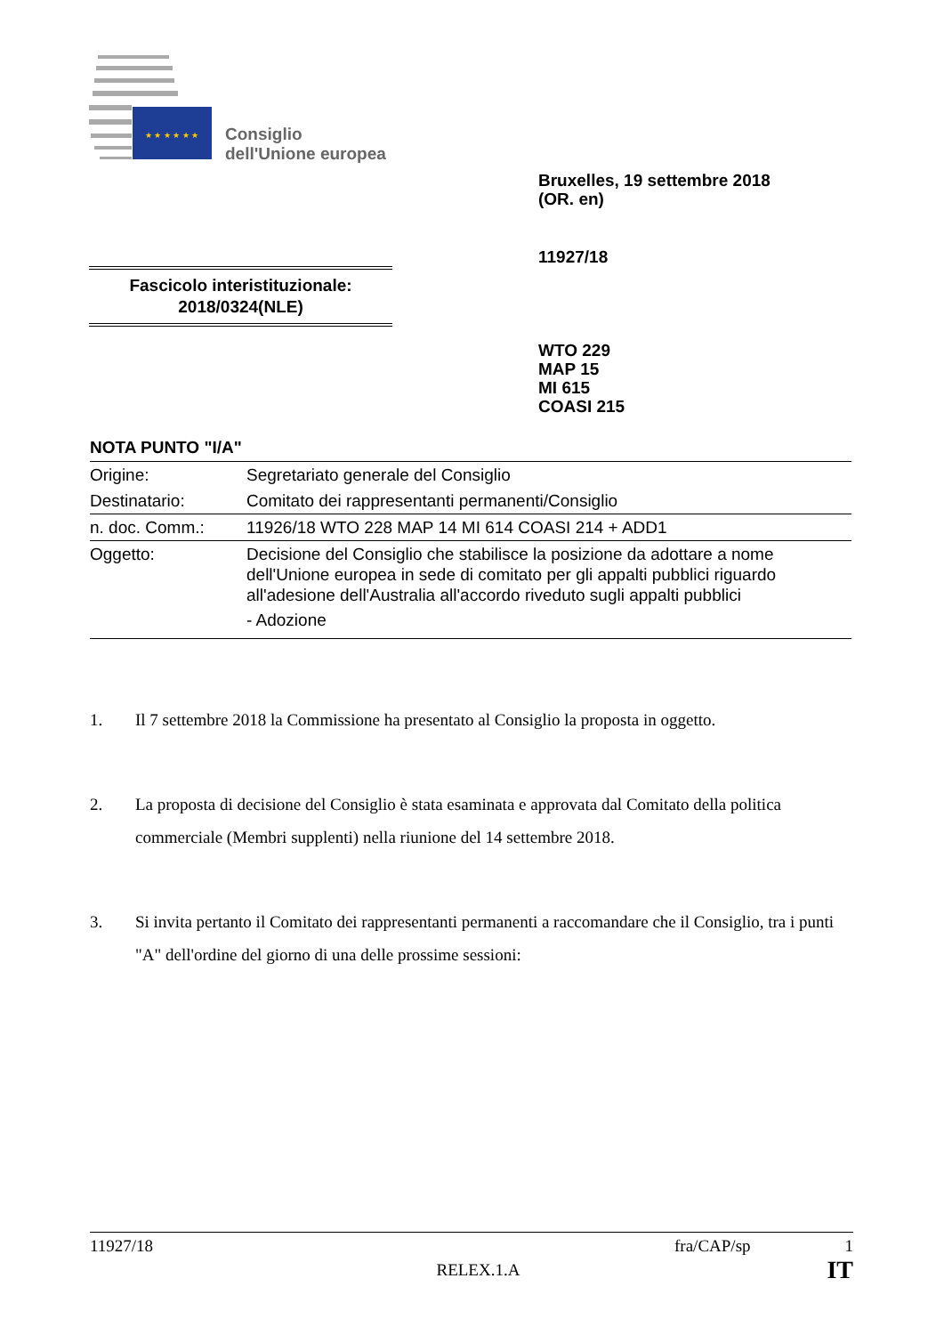★ ★ ★ ★ ★ ★
Consiglio
dell'Unione europea
Bruxelles, 19 settembre 2018
(OR. en)
11927/18
Fascicolo interistituzionale:
2018/0324(NLE)
WTO 229
MAP 15
MI 615
COASI 215
NOTA PUNTO "I/A"
| Origine: | Segretariato generale del Consiglio |
| Destinatario: | Comitato dei rappresentanti permanenti/Consiglio |
| n. doc. Comm.: | 11926/18 WTO 228 MAP 14 MI 614 COASI 214 + ADD1 |
| Oggetto: | Decisione del Consiglio che stabilisce la posizione da adottare a nome dell'Unione europea in sede di comitato per gli appalti pubblici riguardo all'adesione dell'Australia all'accordo riveduto sugli appalti pubblici - Adozione |
1. Il 7 settembre 2018 la Commissione ha presentato al Consiglio la proposta in oggetto.
2. La proposta di decisione del Consiglio è stata esaminata e approvata dal Comitato della politica commerciale (Membri supplenti) nella riunione del 14 settembre 2018.
3. Si invita pertanto il Comitato dei rappresentanti permanenti a raccomandare che il Consiglio, tra i punti "A" dell'ordine del giorno di una delle prossime sessioni:
11927/18 fra/CAP/sp 1
RELEX.1.A IT